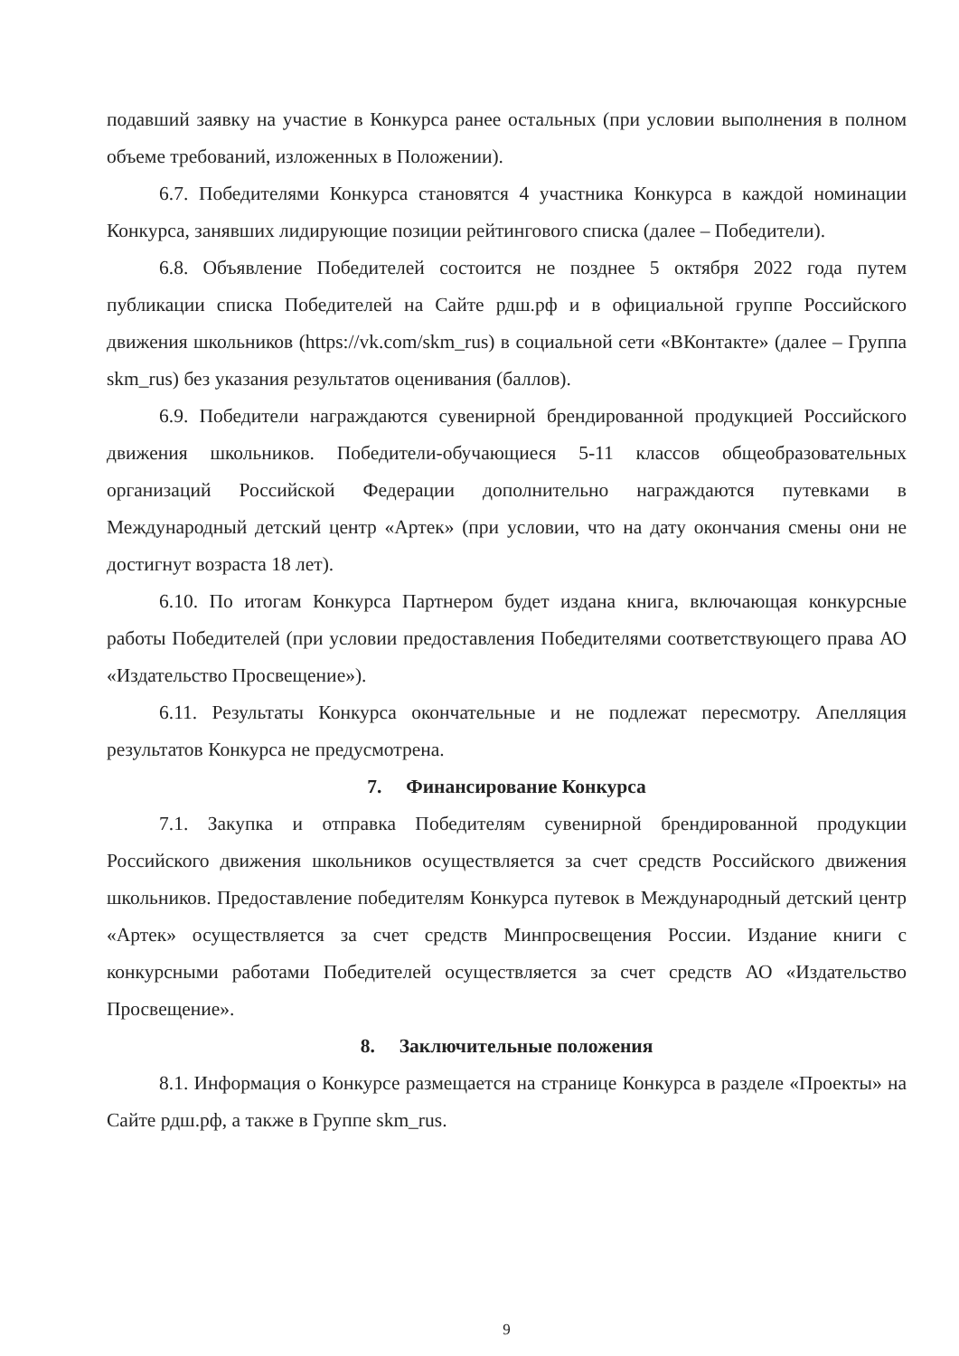подавший заявку на участие в Конкурса ранее остальных (при условии выполнения в полном объеме требований, изложенных в Положении).
6.7. Победителями Конкурса становятся 4 участника Конкурса в каждой номинации Конкурса, занявших лидирующие позиции рейтингового списка (далее – Победители).
6.8. Объявление Победителей состоится не позднее 5 октября 2022 года путем публикации списка Победителей на Сайте рдш.рф и в официальной группе Российского движения школьников (https://vk.com/skm_rus) в социальной сети «ВКонтакте» (далее – Группа skm_rus) без указания результатов оценивания (баллов).
6.9. Победители награждаются сувенирной брендированной продукцией Российского движения школьников. Победители-обучающиеся 5-11 классов общеобразовательных организаций Российской Федерации дополнительно награждаются путевками в Международный детский центр «Артек» (при условии, что на дату окончания смены они не достигнут возраста 18 лет).
6.10. По итогам Конкурса Партнером будет издана книга, включающая конкурсные работы Победителей (при условии предоставления Победителями соответствующего права АО «Издательство Просвещение»).
6.11. Результаты Конкурса окончательные и не подлежат пересмотру. Апелляция результатов Конкурса не предусмотрена.
7. Финансирование Конкурса
7.1. Закупка и отправка Победителям сувенирной брендированной продукции Российского движения школьников осуществляется за счет средств Российского движения школьников. Предоставление победителям Конкурса путевок в Международный детский центр «Артек» осуществляется за счет средств Минпросвещения России. Издание книги с конкурсными работами Победителей осуществляется за счет средств АО «Издательство Просвещение».
8. Заключительные положения
8.1. Информация о Конкурсе размещается на странице Конкурса в разделе «Проекты» на Сайте рдш.рф, а также в Группе skm_rus.
9